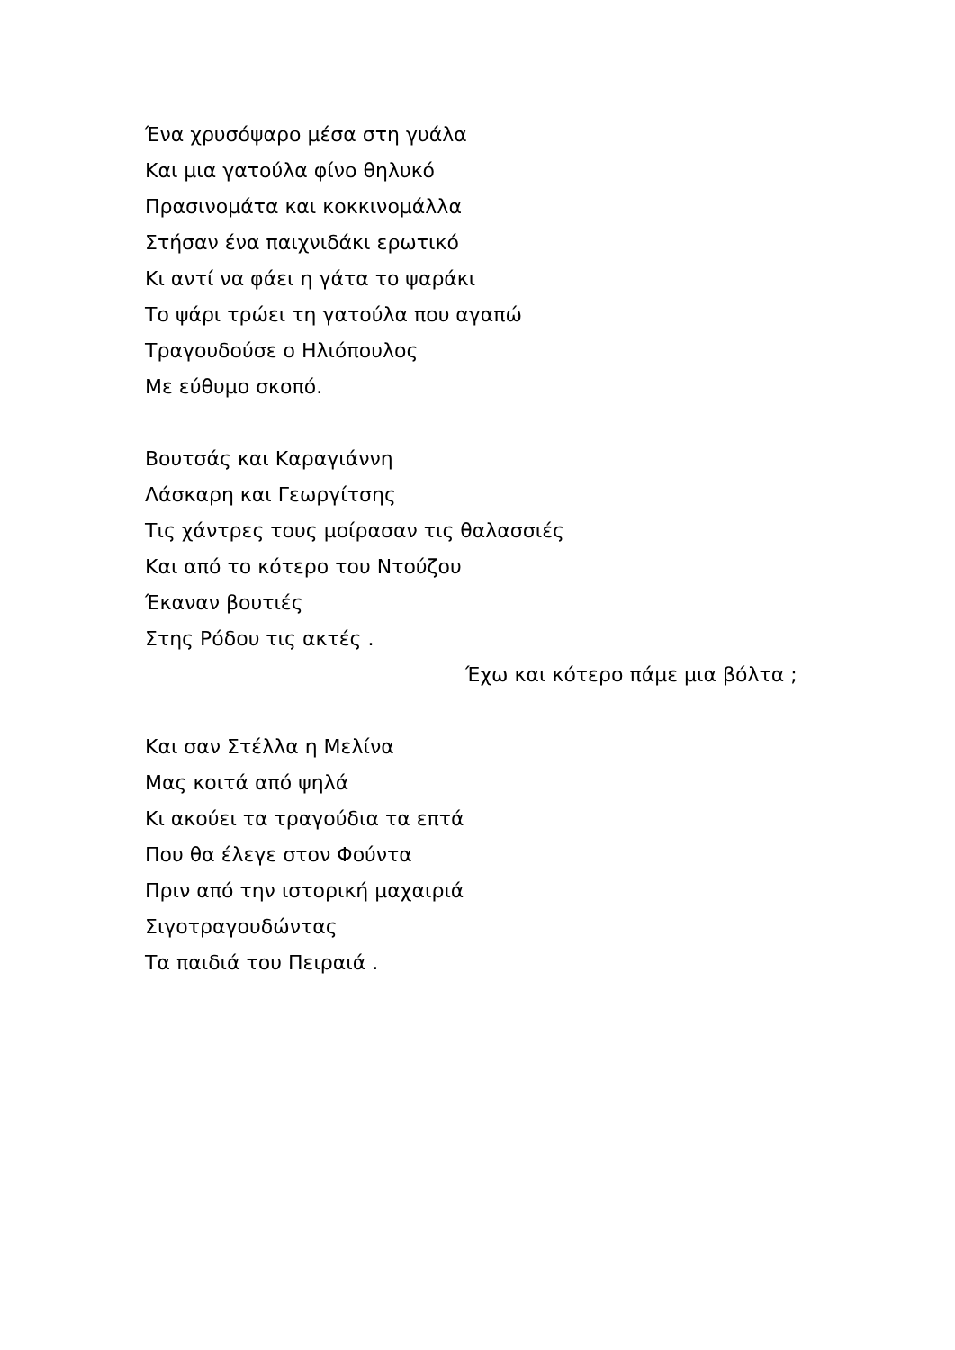Ένα χρυσόψαρο μέσα στη γυάλα
Και μια γατούλα φίνο θηλυκό
Πρασινομάτα και κοκκινομάλλα
Στήσαν ένα παιχνιδάκι ερωτικό
Κι αντί να φάει η γάτα το ψαράκι
Το ψάρι τρώει τη γατούλα που αγαπώ
Τραγουδούσε ο Ηλιόπουλος
Με εύθυμο σκοπό.
Βουτσάς και Καραγιάννη
Λάσκαρη και Γεωργίτσης
Τις χάντρες τους μοίρασαν τις θαλασσιές
Και από το κότερο του Ντούζου
Έκαναν βουτιές
Στης Ρόδου τις ακτές .
Έχω και κότερο πάμε μια βόλτα ;
Και σαν Στέλλα η Μελίνα
Μας κοιτά από ψηλά
Κι ακούει τα τραγούδια τα επτά
Που θα έλεγε στον Φούντα
Πριν από την ιστορική μαχαιριά
Σιγοτραγουδώντας
Τα παιδιά του Πειραιά .